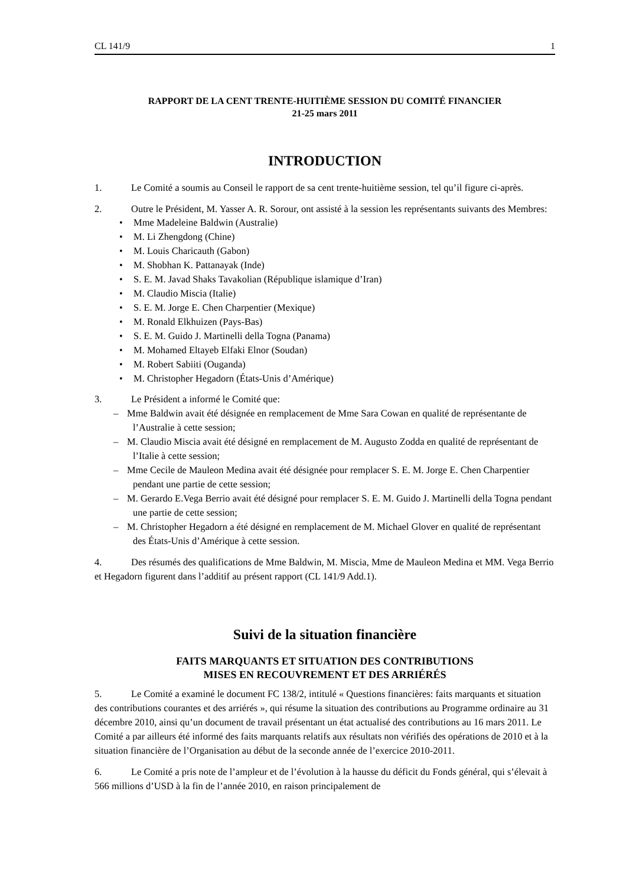CL 141/9 1
RAPPORT DE LA CENT TRENTE-HUITIÈME SESSION DU COMITÉ FINANCIER
21-25 mars 2011
INTRODUCTION
1. Le Comité a soumis au Conseil le rapport de sa cent trente-huitième session, tel qu’il figure ci-après.
2. Outre le Président, M. Yasser A. R. Sorour, ont assisté à la session les représentants suivants des Membres:
• Mme Madeleine Baldwin (Australie)
• M. Li Zhengdong (Chine)
• M. Louis Charicauth (Gabon)
• M. Shobhan K. Pattanayak (Inde)
• S. E. M. Javad Shaks Tavakolian (République islamique d’Iran)
• M. Claudio Miscia (Italie)
• S. E. M. Jorge E. Chen Charpentier (Mexique)
• M. Ronald Elkhuizen (Pays-Bas)
• S. E. M. Guido J. Martinelli della Togna (Panama)
• M. Mohamed Eltayeb Elfaki Elnor (Soudan)
• M. Robert Sabiiti (Ouganda)
• M. Christopher Hegadorn (États-Unis d’Amérique)
3. Le Président a informé le Comité que:
– Mme Baldwin avait été désignée en remplacement de Mme Sara Cowan en qualité de représentante de l’Australie à cette session;
– M. Claudio Miscia avait été désigné en remplacement de M. Augusto Zodda en qualité de représentant de l’Italie à cette session;
– Mme Cecile de Mauleon Medina avait été désignée pour remplacer S. E. M. Jorge E. Chen Charpentier pendant une partie de cette session;
– M. Gerardo E.Vega Berrio avait été désigné pour remplacer S. E. M. Guido J. Martinelli della Togna pendant une partie de cette session;
– M. Christopher Hegadorn a été désigné en remplacement de M. Michael Glover en qualité de représentant des États-Unis d’Amérique à cette session.
4. Des résumés des qualifications de Mme Baldwin, M. Miscia, Mme de Mauleon Medina et MM. Vega Berrio et Hegadorn figurent dans l’additif au présent rapport (CL 141/9 Add.1).
Suivi de la situation financière
FAITS MARQUANTS ET SITUATION DES CONTRIBUTIONS
MISES EN RECOUVREMENT ET DES ARRIÉRÉS
5. Le Comité a examiné le document FC 138/2, intitulé « Questions financières: faits marquants et situation des contributions courantes et des arriérés », qui résume la situation des contributions au Programme ordinaire au 31 décembre 2010, ainsi qu’un document de travail présentant un état actualisé des contributions au 16 mars 2011. Le Comité a par ailleurs été informé des faits marquants relatifs aux résultats non vérifiés des opérations de 2010 et à la situation financière de l’Organisation au début de la seconde année de l’exercice 2010-2011.
6. Le Comité a pris note de l’ampleur et de l’évolution à la hausse du déficit du Fonds général, qui s’élevait à 566 millions d’USD à la fin de l’année 2010, en raison principalement de